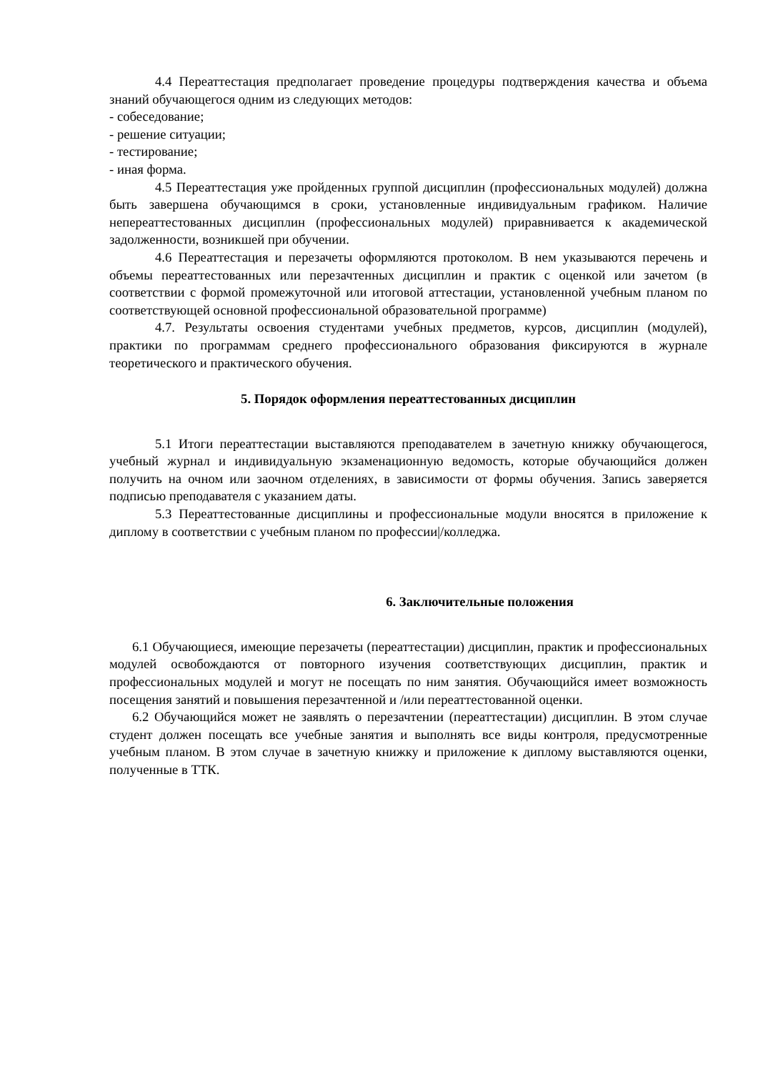4.4 Переаттестация предполагает проведение процедуры подтверждения качества и объема знаний обучающегося одним из следующих методов:
- собеседование;
- решение ситуации;
- тестирование;
- иная форма.
4.5 Переаттестация уже пройденных группой дисциплин (профессиональных модулей) должна быть завершена обучающимся в сроки, установленные индивидуальным графиком. Наличие непереаттестованных дисциплин (профессиональных модулей) приравнивается к академической задолженности, возникшей при обучении.
4.6 Переаттестация и перезачеты оформляются протоколом. В нем указываются перечень и объемы переаттестованных или перезачтенных дисциплин и практик с оценкой или зачетом (в соответствии с формой промежуточной или итоговой аттестации, установленной учебным планом по соответствующей основной профессиональной образовательной программе)
4.7. Результаты освоения студентами учебных предметов, курсов, дисциплин (модулей), практики по программам среднего профессионального образования фиксируются в журнале теоретического и практического обучения.
5. Порядок оформления переаттестованных дисциплин
5.1 Итоги переаттестации выставляются преподавателем в зачетную книжку обучающегося, учебный журнал и индивидуальную экзаменационную ведомость, которые обучающийся должен получить на очном или заочном отделениях, в зависимости от формы обучения. Запись заверяется подписью преподавателя с указанием даты.
5.3 Переаттестованные дисциплины и профессиональные модули вносятся в приложение к диплому в соответствии с учебным планом по профессии|/колледжа.
6. Заключительные положения
6.1 Обучающиеся, имеющие перезачеты (переаттестации) дисциплин, практик и профессиональных модулей освобождаются от повторного изучения соответствующих дисциплин, практик и профессиональных модулей и могут не посещать по ним занятия. Обучающийся имеет возможность посещения занятий и повышения перезачтенной и /или переаттестованной оценки.
6.2 Обучающийся может не заявлять о перезачтении (переаттестации) дисциплин. В этом случае студент должен посещать все учебные занятия и выполнять все виды контроля, предусмотренные учебным планом. В этом случае в зачетную книжку и приложение к диплому выставляются оценки, полученные в ТТК.